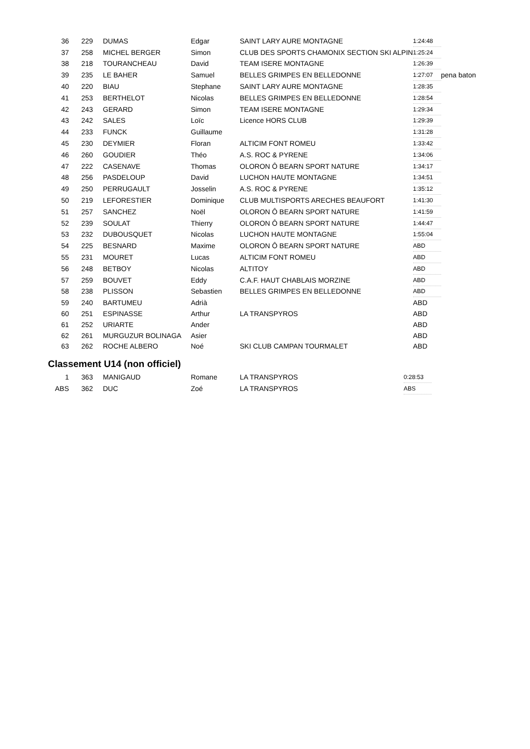| 36 | 229 | DUMAS | Edgar | SAINT LARY AURE MONTAGNE | 1:24:48 | |
| 37 | 258 | MICHEL BERGER | Simon | CLUB DES SPORTS CHAMONIX SECTION SKI ALPIN | 1:25:24 | |
| 38 | 218 | TOURANCHEAU | David | TEAM ISERE MONTAGNE | 1:26:39 | |
| 39 | 235 | LE BAHER | Samuel | BELLES GRIMPES EN BELLEDONNE | 1:27:07 | pena baton |
| 40 | 220 | BIAU | Stephane | SAINT LARY AURE MONTAGNE | 1:28:35 | |
| 41 | 253 | BERTHELOT | Nicolas | BELLES GRIMPES EN BELLEDONNE | 1:28:54 | |
| 42 | 243 | GERARD | Simon | TEAM ISERE MONTAGNE | 1:29:34 | |
| 43 | 242 | SALES | Loïc | Licence HORS CLUB | 1:29:39 | |
| 44 | 233 | FUNCK | Guillaume | | 1:31:28 | |
| 45 | 230 | DEYMIER | Floran | ALTICIM FONT ROMEU | 1:33:42 | |
| 46 | 260 | GOUDIER | Théo | A.S. ROC & PYRENE | 1:34:06 | |
| 47 | 222 | CASENAVE | Thomas | OLORON Ô BEARN SPORT NATURE | 1:34:17 | |
| 48 | 256 | PASDELOUP | David | LUCHON HAUTE MONTAGNE | 1:34:51 | |
| 49 | 250 | PERRUGAULT | Josselin | A.S. ROC & PYRENE | 1:35:12 | |
| 50 | 219 | LEFORESTIER | Dominique | CLUB MULTISPORTS ARECHES BEAUFORT | 1:41:30 | |
| 51 | 257 | SANCHEZ | Noël | OLORON Ô BEARN SPORT NATURE | 1:41:59 | |
| 52 | 239 | SOULAT | Thierry | OLORON Ô BEARN SPORT NATURE | 1:44:47 | |
| 53 | 232 | DUBOUSQUET | Nicolas | LUCHON HAUTE MONTAGNE | 1:55:04 | |
| 54 | 225 | BESNARD | Maxime | OLORON Ô BEARN SPORT NATURE | ABD | |
| 55 | 231 | MOURET | Lucas | ALTICIM FONT ROMEU | ABD | |
| 56 | 248 | BETBOY | Nicolas | ALTITOY | ABD | |
| 57 | 259 | BOUVET | Eddy | C.A.F. HAUT CHABLAIS MORZINE | ABD | |
| 58 | 238 | PLISSON | Sebastien | BELLES GRIMPES EN BELLEDONNE | ABD | |
| 59 | 240 | BARTUMEU | Adrià | | ABD | |
| 60 | 251 | ESPINASSE | Arthur | LA TRANSPYROS | ABD | |
| 61 | 252 | URIARTE | Ander | | ABD | |
| 62 | 261 | MURGUZUR BOLINAGA | Asier | | ABD | |
| 63 | 262 | ROCHE ALBERO | Noé | SKI CLUB CAMPAN TOURMALET | ABD | |
Classement U14 (non officiel)
| 1 | 363 | MANIGAUD | Romane | LA TRANSPYROS | 0:28:53 |
| ABS | 362 | DUC | Zoé | LA TRANSPYROS | ABS |